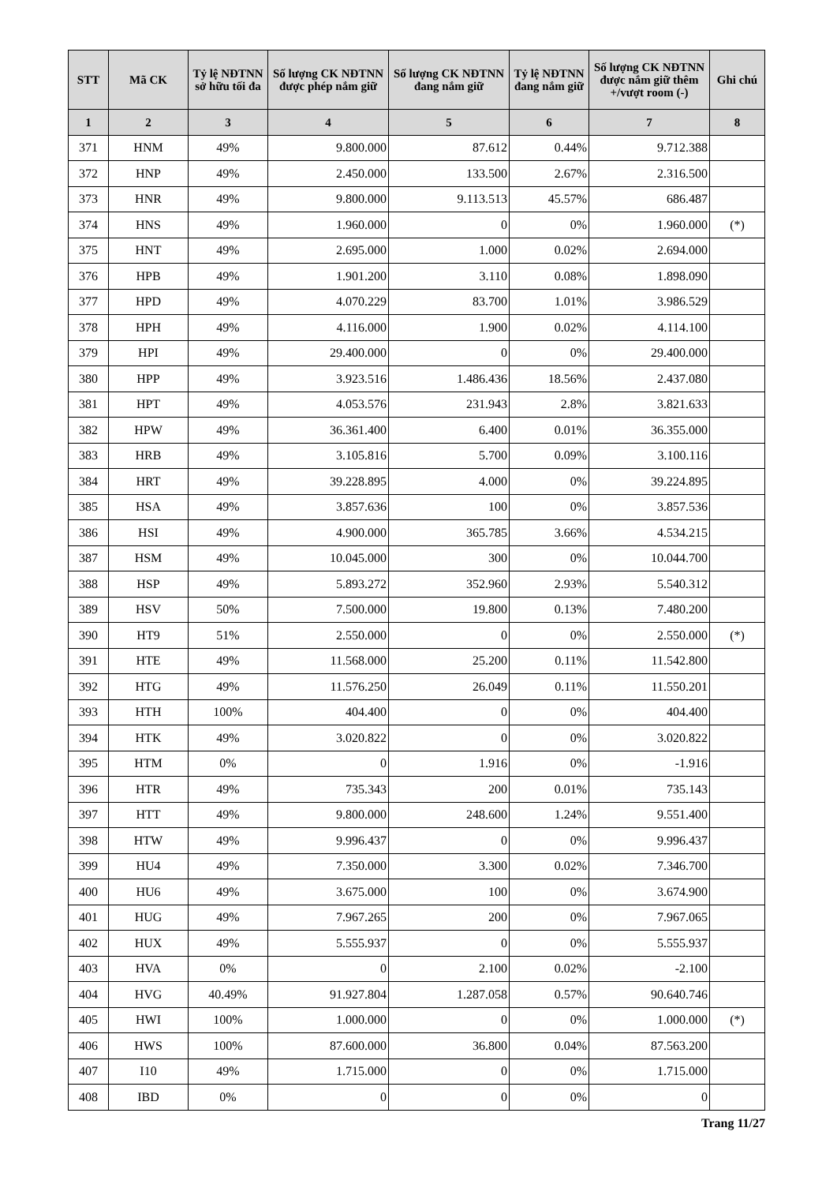| STT | Mã CK | Tỷ lệ NĐTNN sở hữu tối đa | Số lượng CK NĐTNN được phép nắm giữ | Số lượng CK NĐTNN đang nắm giữ | Tỷ lệ NĐTNN đang nắm giữ | Số lượng CK NĐTNN được nắm giữ thêm +/vượt room (-) | Ghi chú |
| --- | --- | --- | --- | --- | --- | --- | --- |
| 1 | 2 | 3 | 4 | 5 | 6 | 7 | 8 |
| 371 | HNM | 49% | 9.800.000 | 87.612 | 0.44% | 9.712.388 | |
| 372 | HNP | 49% | 2.450.000 | 133.500 | 2.67% | 2.316.500 | |
| 373 | HNR | 49% | 9.800.000 | 9.113.513 | 45.57% | 686.487 | |
| 374 | HNS | 49% | 1.960.000 | 0 | 0% | 1.960.000 | (*) |
| 375 | HNT | 49% | 2.695.000 | 1.000 | 0.02% | 2.694.000 | |
| 376 | HPB | 49% | 1.901.200 | 3.110 | 0.08% | 1.898.090 | |
| 377 | HPD | 49% | 4.070.229 | 83.700 | 1.01% | 3.986.529 | |
| 378 | HPH | 49% | 4.116.000 | 1.900 | 0.02% | 4.114.100 | |
| 379 | HPI | 49% | 29.400.000 | 0 | 0% | 29.400.000 | |
| 380 | HPP | 49% | 3.923.516 | 1.486.436 | 18.56% | 2.437.080 | |
| 381 | HPT | 49% | 4.053.576 | 231.943 | 2.8% | 3.821.633 | |
| 382 | HPW | 49% | 36.361.400 | 6.400 | 0.01% | 36.355.000 | |
| 383 | HRB | 49% | 3.105.816 | 5.700 | 0.09% | 3.100.116 | |
| 384 | HRT | 49% | 39.228.895 | 4.000 | 0% | 39.224.895 | |
| 385 | HSA | 49% | 3.857.636 | 100 | 0% | 3.857.536 | |
| 386 | HSI | 49% | 4.900.000 | 365.785 | 3.66% | 4.534.215 | |
| 387 | HSM | 49% | 10.045.000 | 300 | 0% | 10.044.700 | |
| 388 | HSP | 49% | 5.893.272 | 352.960 | 2.93% | 5.540.312 | |
| 389 | HSV | 50% | 7.500.000 | 19.800 | 0.13% | 7.480.200 | |
| 390 | HT9 | 51% | 2.550.000 | 0 | 0% | 2.550.000 | (*) |
| 391 | HTE | 49% | 11.568.000 | 25.200 | 0.11% | 11.542.800 | |
| 392 | HTG | 49% | 11.576.250 | 26.049 | 0.11% | 11.550.201 | |
| 393 | HTH | 100% | 404.400 | 0 | 0% | 404.400 | |
| 394 | HTK | 49% | 3.020.822 | 0 | 0% | 3.020.822 | |
| 395 | HTM | 0% | 0 | 1.916 | 0% | -1.916 | |
| 396 | HTR | 49% | 735.343 | 200 | 0.01% | 735.143 | |
| 397 | HTT | 49% | 9.800.000 | 248.600 | 1.24% | 9.551.400 | |
| 398 | HTW | 49% | 9.996.437 | 0 | 0% | 9.996.437 | |
| 399 | HU4 | 49% | 7.350.000 | 3.300 | 0.02% | 7.346.700 | |
| 400 | HU6 | 49% | 3.675.000 | 100 | 0% | 3.674.900 | |
| 401 | HUG | 49% | 7.967.265 | 200 | 0% | 7.967.065 | |
| 402 | HUX | 49% | 5.555.937 | 0 | 0% | 5.555.937 | |
| 403 | HVA | 0% | 0 | 2.100 | 0.02% | -2.100 | |
| 404 | HVG | 40.49% | 91.927.804 | 1.287.058 | 0.57% | 90.640.746 | |
| 405 | HWI | 100% | 1.000.000 | 0 | 0% | 1.000.000 | (*) |
| 406 | HWS | 100% | 87.600.000 | 36.800 | 0.04% | 87.563.200 | |
| 407 | I10 | 49% | 1.715.000 | 0 | 0% | 1.715.000 | |
| 408 | IBD | 0% | 0 | 0 | 0% | 0 | |
Trang 11/27